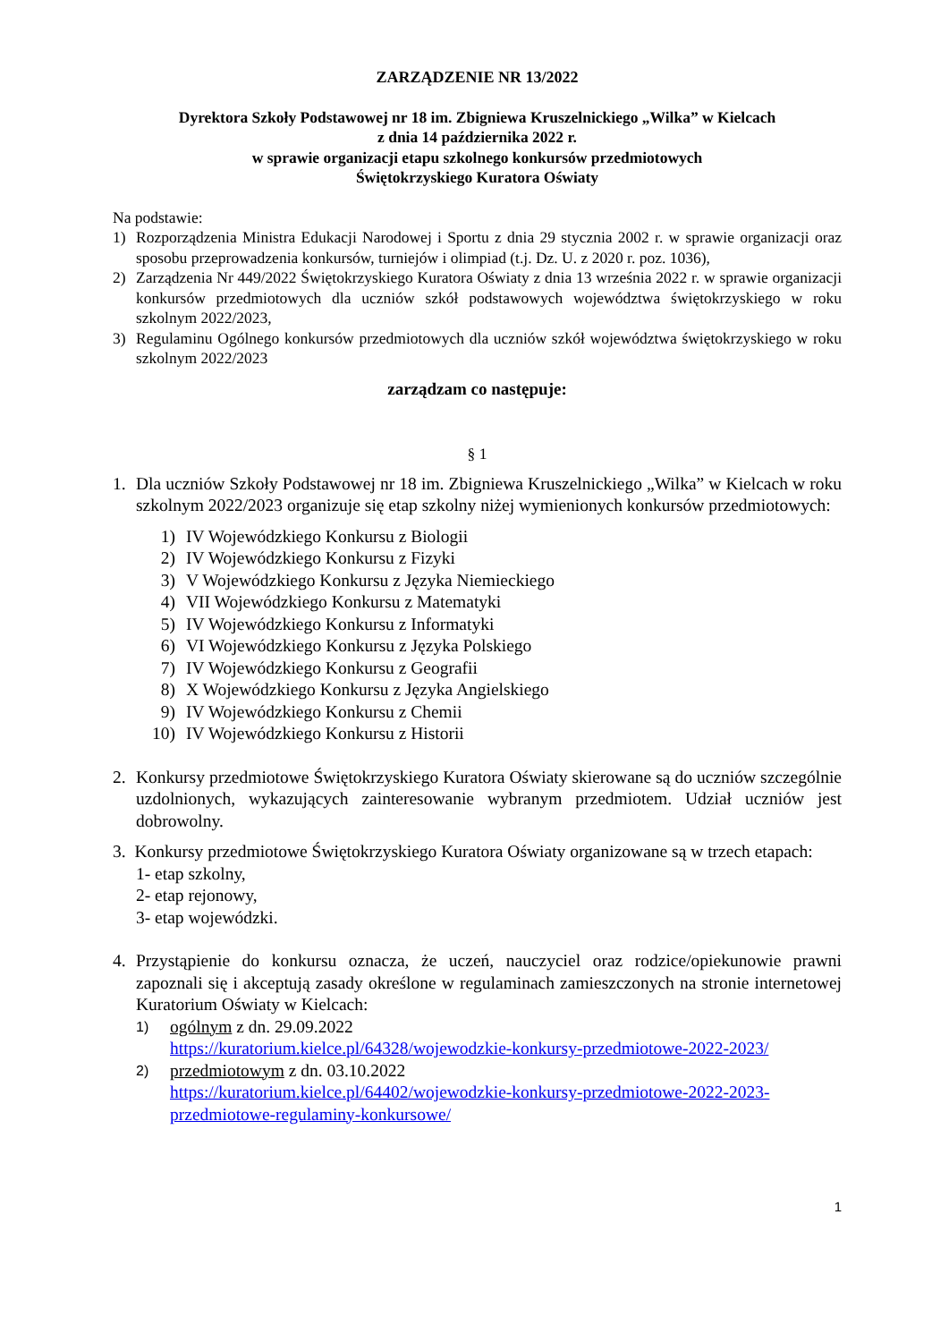ZARZĄDZENIE NR 13/2022
Dyrektora Szkoły Podstawowej nr 18 im. Zbigniewa Kruszelnickiego „Wilka” w Kielcach
z dnia 14 października 2022 r.
w sprawie organizacji etapu szkolnego konkursów przedmiotowych
Świętokrzyskiego Kuratora Oświaty
Na podstawie:
1) Rozporządzenia Ministra Edukacji Narodowej i Sportu z dnia 29 stycznia 2002 r. w sprawie organizacji oraz sposobu przeprowadzenia konkursów, turniejów i olimpiad (t.j. Dz. U. z 2020 r. poz. 1036),
2) Zarządzenia Nr 449/2022 Świętokrzyskiego Kuratora Oświaty z dnia 13 września 2022 r. w sprawie organizacji konkursów przedmiotowych dla uczniów szkół podstawowych województwa świętokrzyskiego w roku szkolnym 2022/2023,
3) Regulaminu Ogólnego konkursów przedmiotowych dla uczniów szkół województwa świętokrzyskiego w roku szkolnym 2022/2023
zarządzam co następuje:
§ 1
1. Dla uczniów Szkoły Podstawowej nr 18 im. Zbigniewa Kruszelnickiego „Wilka” w Kielcach w roku szkolnym 2022/2023 organizuje się etap szkolny niżej wymienionych konkursów przedmiotowych:
1) IV Wojewódzkiego Konkursu z Biologii
2) IV Wojewódzkiego Konkursu z Fizyki
3) V Wojewódzkiego Konkursu z Języka Niemieckiego
4) VII Wojewódzkiego Konkursu z Matematyki
5) IV Wojewódzkiego Konkursu z Informatyki
6) VI Wojewódzkiego Konkursu z Języka Polskiego
7) IV Wojewódzkiego Konkursu z Geografii
8) X Wojewódzkiego Konkursu z Języka Angielskiego
9) IV Wojewódzkiego Konkursu z Chemii
10) IV Wojewódzkiego Konkursu z Historii
2. Konkursy przedmiotowe Świętokrzyskiego Kuratora Oświaty skierowane są do uczniów szczególnie uzdolnionych, wykazujących zainteresowanie wybranym przedmiotem. Udział uczniów jest dobrowolny.
3. Konkursy przedmiotowe Świętokrzyskiego Kuratora Oświaty organizowane są w trzech etapach:
1- etap szkolny,
2- etap rejonowy,
3- etap wojewódzki.
4. Przystąpienie do konkursu oznacza, że uczeń, nauczyciel oraz rodzice/opiekunowie prawni zapoznali się i akceptują zasady określone w regulaminach zamieszczonych na stronie internetowej Kuratorium Oświaty w Kielcach:
1) ogólnym z dn. 29.09.2022
https://kuratorium.kielce.pl/64328/wojewodzkie-konkursy-przedmiotowe-2022-2023/
2) przedmiotowym z dn. 03.10.2022
https://kuratorium.kielce.pl/64402/wojewodzkie-konkursy-przedmiotowe-2022-2023-przedmiotowe-regulaminy-konkursowe/
1